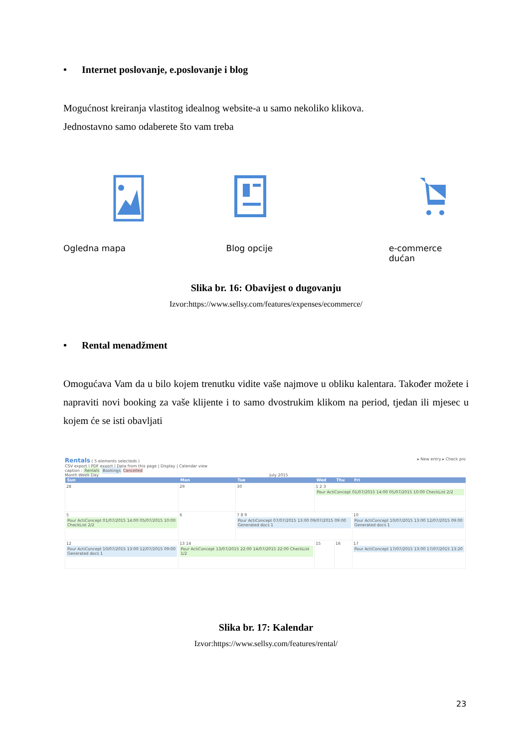• Internet poslovanje, e.poslovanje i blog
Mogućnost kreiranja vlastitog idealnog website-a u samo nekoliko klikova.
Jednostavno samo odaberete što vam treba
Ogledna mapa
Blog opcije e-commerce dućan
Slika br. 16: Obavijest o dugovanju
Izvor:https://www.sellsy.com/features/expenses/ecommerce/
• Rental menadžment
Omogućava Vam da u bilo kojem trenutku vidite vaše najmove u obliku kalentara. Također možete i napraviti novi booking za vaše klijente i to samo dvostrukim klikom na period, tjedan ili mjesec u kojem će se isti obavljati
Rentals ( 5 elements selecteds ) ▸ New entry ▸ Check pro
CSV export | PDF export | Data from this page | Display | Calendar view
caption : Rentals Bookings Cancelled
Month Week Day July 2015
| Sun | Mon | Tue | Wed | Thu | Fri |
| --- | --- | --- | --- | --- | --- |
| 28 | 29 | 30 | 1 2 3 Pour ActiConcept 01/07/2015 14:00 05/07/2015 10:00 CheckList 2/2 | | |
| 5 Pour ActiConcept 01/07/2015 14:00 05/07/2015 10:00 CheckList 2/2 | 6 | 7 8 9 Pour ActiConcept 07/07/2015 13:00 09/07/2015 09:00 Generated docs 1 | | | 10 Pour ActiConcept 10/07/2015 13:00 12/07/2015 09:00 Generated docs 1 |
| 12 Pour ActiConcept 10/07/2015 13:00 12/07/2015 09:00 Generated docs 1 | 13 14 Pour ActiConcept 13/07/2015 22:00 14/07/2015 22:00 CheckList 1/2 | | 15 | 16 | 17 Pour ActiConcept 17/07/2015 13:00 17/07/2015 13:20 |
Slika br. 17: Kalendar
Izvor:https://www.sellsy.com/features/rental/
23